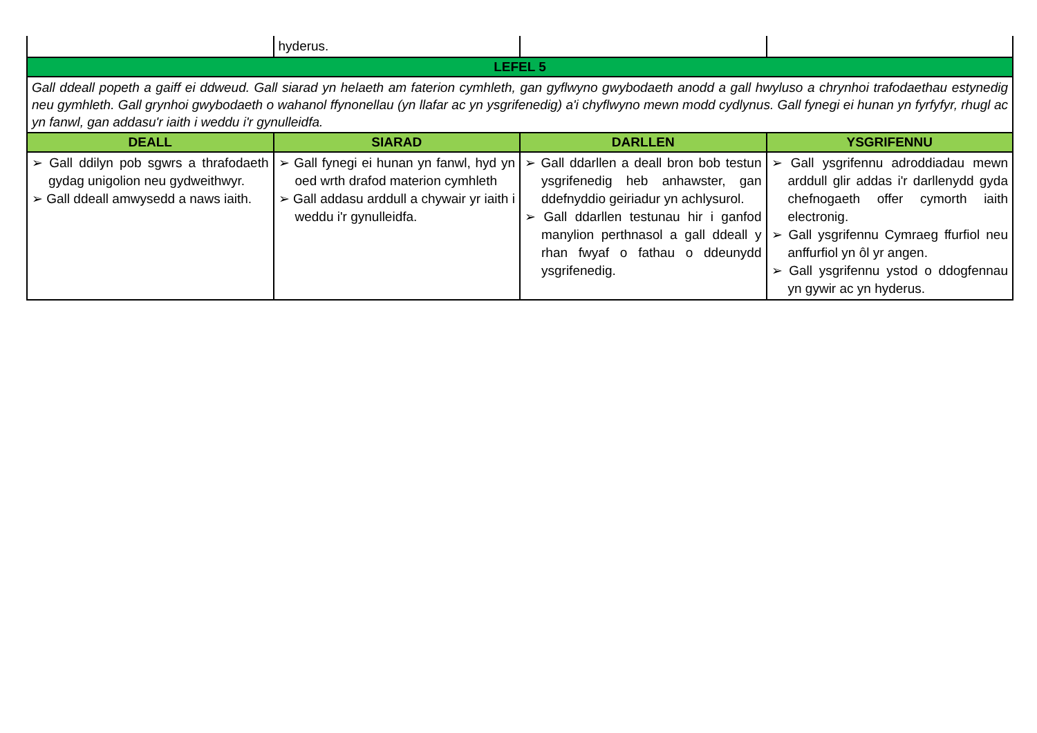| | hyderus. | | |
| LEFEL 5 | | | |
| Gall ddeall popeth a gaiff ei ddweud. Gall siarad yn helaeth am faterion cymhleth, gan gyflwyno gwybodaeth anodd a gall hwyluso a chrynhoi trafodaethau estynedig neu gymhleth. Gall grynhoi gwybodaeth o wahanol ffynonellau (yn llafar ac yn ysgrifenedig) a'i chyflwyno mewn modd cydlynus. Gall fynegi ei hunan yn fyrfyfyr, rhugl ac yn fanwl, gan addasu'r iaith i weddu i'r gynulleidfa. | | | |
| DEALL | SIARAD | DARLLEN | YSGRIFENNU |
| ➢ Gall ddilyn pob sgwrs a thrafodaeth gydag unigolion neu gydweithwyr. ➢ Gall ddeall amwysedd a naws iaith. | ➢ Gall fynegi ei hunan yn fanwl, hyd yn oed wrth drafod materion cymhleth ➢ Gall addasu arddull a chywair yr iaith i weddu i'r gynulleidfa. | ➢ Gall ddarllen a deall bron bob testun ysgrifenedig heb anhawster, gan ddefnyddio geiriadur yn achlysurol. ➢ Gall ddarllen testunau hir i ganfod manylion perthnasol a gall ddeall y rhan fwyaf o fathau o ddeunydd ysgrifenedig. | ➢ Gall ysgrifennu adroddiadau mewn arddull glir addas i'r darllenydd gyda chefnogaeth offer cymorth iaith electronig. ➢ Gall ysgrifennu Cymraeg ffurfiol neu anffurfiol yn ôl yr angen. ➢ Gall ysgrifennu ystod o ddogfennau yn gywir ac yn hyderus. |